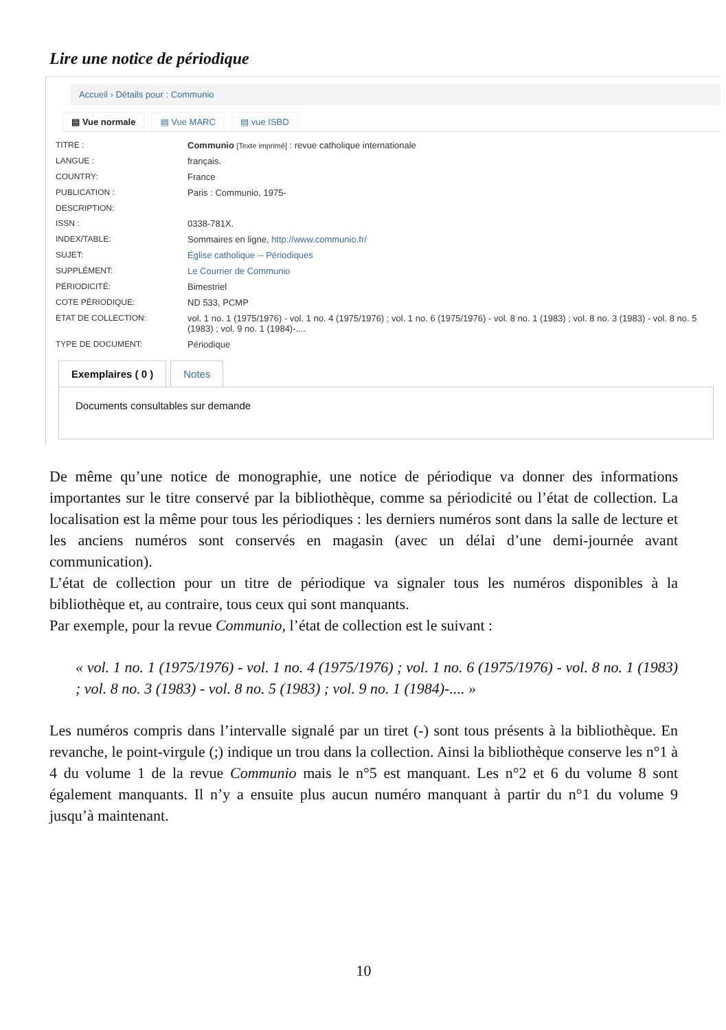Lire une notice de périodique
Accueil › Détails pour : Communio
▤ Vue normale ▤ Vue MARC ▤ vue ISBD
| TITRE : | Communio [Texte imprimé] : revue catholique internationale |
| LANGUE : | français. |
| COUNTRY: | France |
| PUBLICATION : | Paris : Communio, 1975- |
| DESCRIPTION: | |
| ISSN : | 0338-781X. |
| INDEX/TABLE: | Sommaires en ligne, http://www.communio.fr/ |
| SUJET: | Église catholique -- Périodiques |
| SUPPLÉMENT: | Le Courrier de Communio |
| PÉRIODICITÉ: | Bimestriel |
| COTE PÉRIODIQUE: | ND 533, PCMP |
| ETAT DE COLLECTION: | vol. 1 no. 1 (1975/1976) - vol. 1 no. 4 (1975/1976) ; vol. 1 no. 6 (1975/1976) - vol. 8 no. 1 (1983) ; vol. 8 no. 3 (1983) - vol. 8 no. 5 (1983) ; vol. 9 no. 1 (1984)-.... |
| TYPE DE DOCUMENT: | Périodique |
Exemplaires ( 0 ) Notes
Documents consultables sur demande
De même qu’une notice de monographie, une notice de périodique va donner des informations importantes sur le titre conservé par la bibliothèque, comme sa périodicité ou l’état de collection. La localisation est la même pour tous les périodiques : les derniers numéros sont dans la salle de lecture et les anciens numéros sont conservés en magasin (avec un délai d’une demi-journée avant communication).
L’état de collection pour un titre de périodique va signaler tous les numéros disponibles à la bibliothèque et, au contraire, tous ceux qui sont manquants.
Par exemple, pour la revue Communio, l’état de collection est le suivant :
« vol. 1 no. 1 (1975/1976) - vol. 1 no. 4 (1975/1976) ; vol. 1 no. 6 (1975/1976) - vol. 8 no. 1 (1983) ; vol. 8 no. 3 (1983) - vol. 8 no. 5 (1983) ; vol. 9 no. 1 (1984)-.... »
Les numéros compris dans l’intervalle signalé par un tiret (-) sont tous présents à la bibliothèque. En revanche, le point-virgule (;) indique un trou dans la collection. Ainsi la bibliothèque conserve les n°1 à 4 du volume 1 de la revue Communio mais le n°5 est manquant. Les n°2 et 6 du volume 8 sont également manquants. Il n’y a ensuite plus aucun numéro manquant à partir du n°1 du volume 9 jusqu’à maintenant.
10